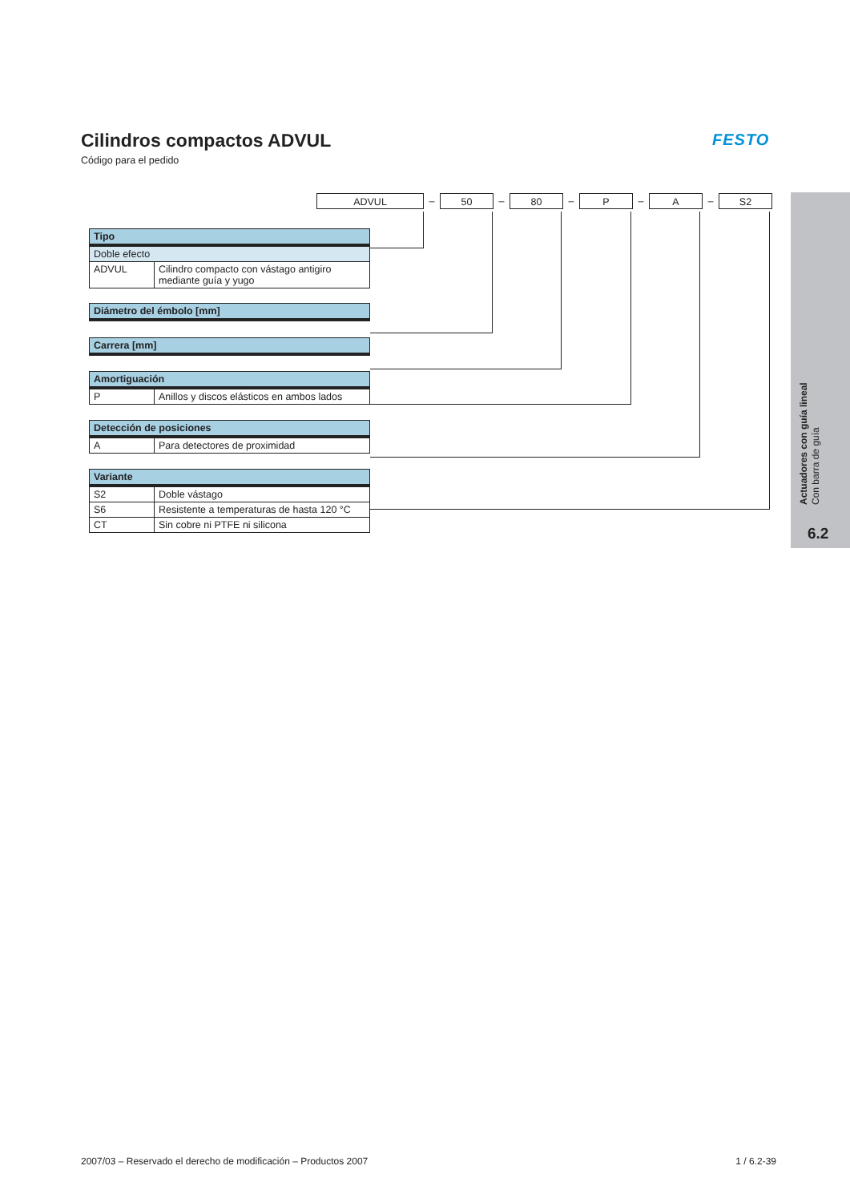Cilindros compactos ADVUL
Código para el pedido
FESTO
ADVUL
–
50
–
80
–
P
–
A
–
S2
| Tipo | |
| --- | --- |
| Doble efecto | |
| ADVUL | Cilindro compacto con vástago antigiro mediante guía y yugo |
| Diámetro del émbolo [mm] |
| --- |
| Carrera [mm] |
| --- |
| Amortiguación | |
| --- | --- |
| P | Anillos y discos elásticos en ambos lados |
| Detección de posiciones | |
| --- | --- |
| A | Para detectores de proximidad |
| Variante | |
| --- | --- |
| S2 | Doble vástago |
| S6 | Resistente a temperaturas de hasta 120 °C |
| CT | Sin cobre ni PTFE ni silicona |
Actuadores con guía lineal
Con barra de guía
6.2
2007/03 – Reservado el derecho de modificación – Productos 2007 1 / 6.2-39